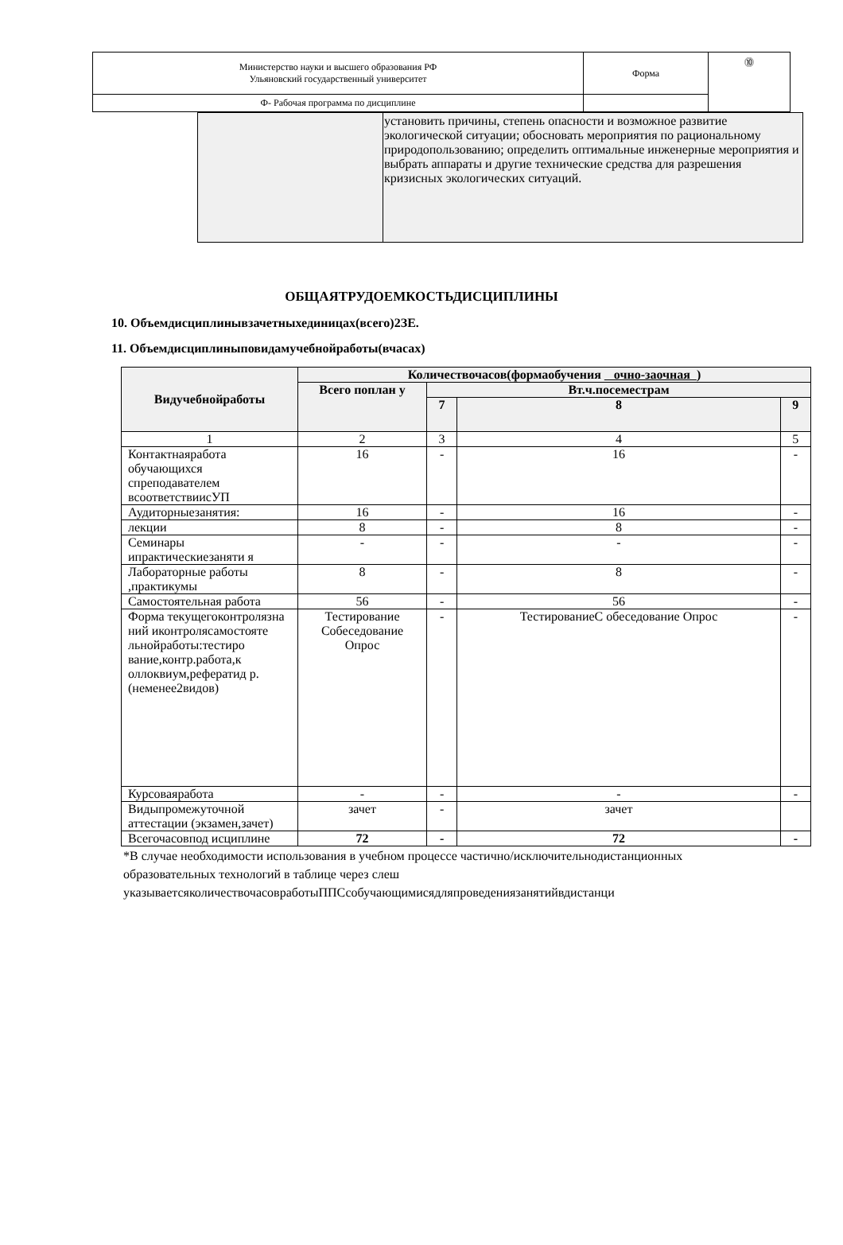| Министерство науки и высшего образования РФ Ульяновский государственный университет | Форма | ⓾ |
| Ф- Рабочая программа по дисциплине | | |
| | установить причины, степень опасности и возможное развитие экологической ситуации; обосновать мероприятия по рациональному природопользованию; определить оптимальные инженерные мероприятия и выбрать аппараты и другие технические средства для разрешения кризисных экологических ситуаций. |
ОБЩАЯТРУДОЕМКОСТЬДИСЦИПЛИНЫ
10. Объемдисциплинывзачетныхединицах(всего)2ЗЕ.
11. Объемдисциплиныповидамучебнойработы(вчасах)
| Видучебнойработы | Количествочасов(формаобучения очно-заочная ) | | | |
| --- | --- | --- | --- | --- |
| | Всего поплан у | Вт.ч.посеместрам | | |
| | | 7 | 8 | 9 |
| 1 | 2 | 3 | 4 | 5 |
| Контактнаяработа обучающихся спреподавателем всоответствиисУП | 16 | - | 16 | - |
| Аудиторныезанятия: | 16 | - | 16 | - |
| лекции | 8 | - | 8 | - |
| Семинары ипрактическиезаняти я | - | - | - | - |
| Лабораторные работы ,практикумы | 8 | - | 8 | - |
| Самостоятельная работа | 56 | - | 56 | - |
| Форма текущегоконтролязна ний иконтролясамостояте льнойработы:тестиро вание,контр.работа,к оллоквиум,рефератид р.(неменее2видов) | Тестирование Собеседование Опрос | - | ТестированиеС обеседование Опрос | - |
| Курсоваяработа | - | - | - | - |
| Видыпромежуточной аттестации (экзамен,зачет) | зачет | - | зачет | |
| Всегочасовпод исциплине | 72 | - | 72 | - |
*В случае необходимости использования в учебном процессе частично/исключительнодистанционных образовательных технологий в таблице через слеш указываетсяколичествочасовработыППСсобучающимисядляпроведениязанятийвдистанци